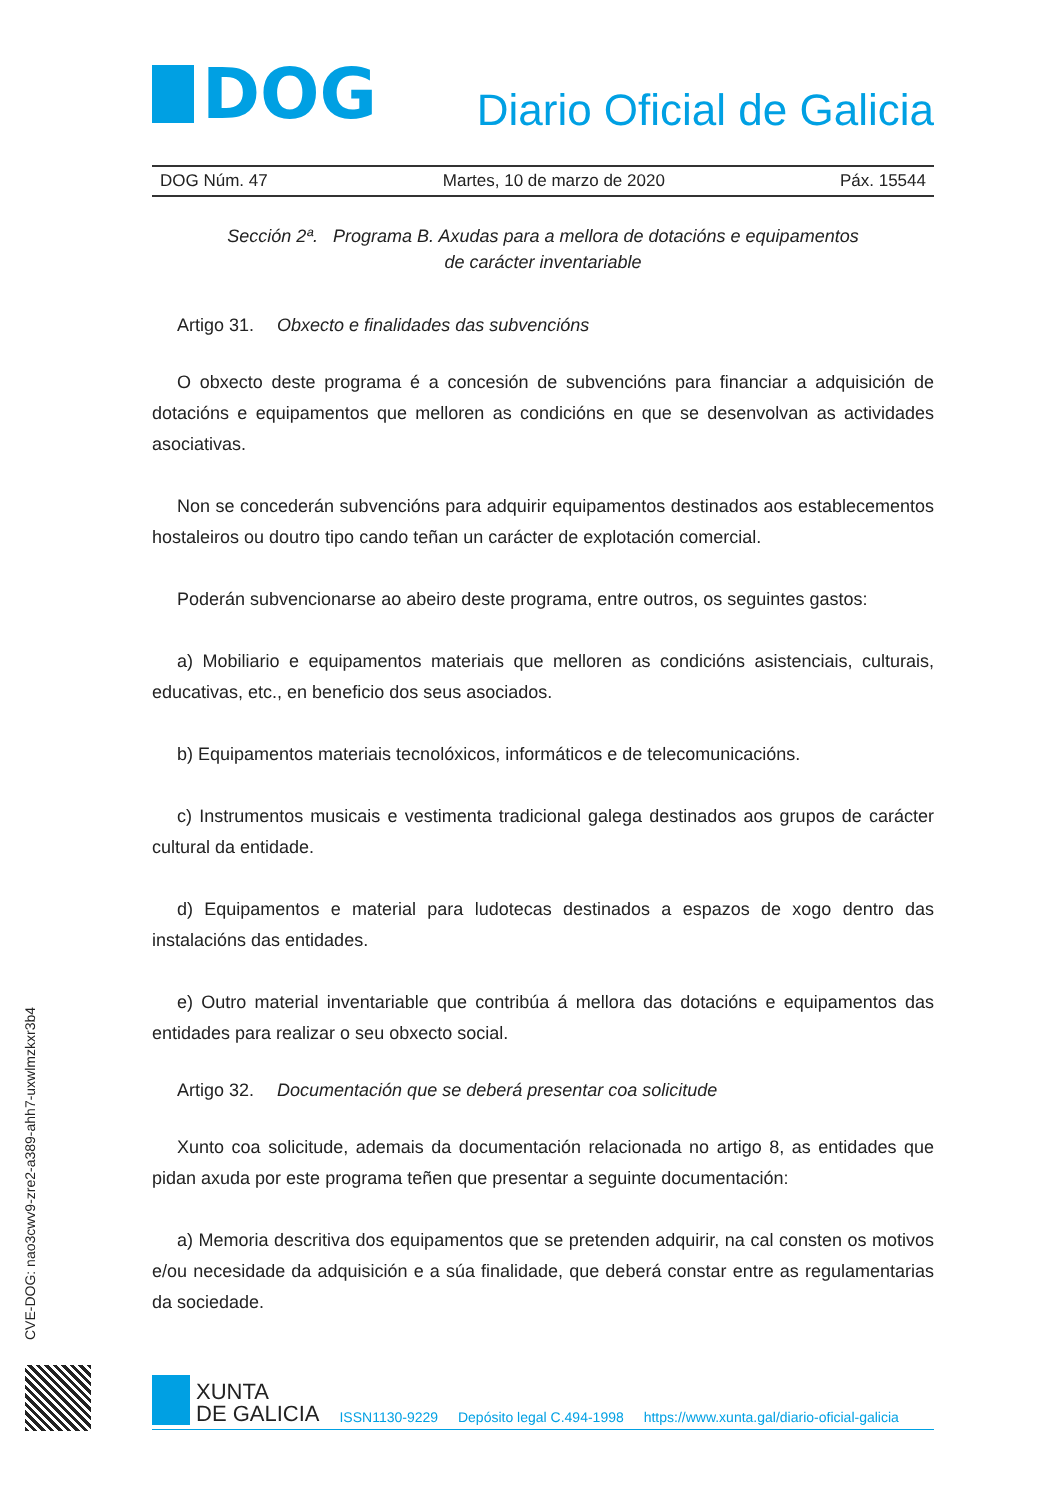DOG
Diario Oficial de Galicia
DOG Núm. 47 Martes, 10 de marzo de 2020 Páx. 15544
Sección 2ª. Programa B. Axudas para a mellora de dotacións e equipamentos
de carácter inventariable
Artigo 31. Obxecto e finalidades das subvencións
O obxecto deste programa é a concesión de subvencións para financiar a adquisición de dotacións e equipamentos que melloren as condicións en que se desenvolvan as actividades asociativas.
Non se concederán subvencións para adquirir equipamentos destinados aos establecementos hostaleiros ou doutro tipo cando teñan un carácter de explotación comercial.
Poderán subvencionarse ao abeiro deste programa, entre outros, os seguintes gastos:
a) Mobiliario e equipamentos materiais que melloren as condicións asistenciais, culturais, educativas, etc., en beneficio dos seus asociados.
b) Equipamentos materiais tecnolóxicos, informáticos e de telecomunicacións.
c) Instrumentos musicais e vestimenta tradicional galega destinados aos grupos de carácter cultural da entidade.
d) Equipamentos e material para ludotecas destinados a espazos de xogo dentro das instalacións das entidades.
e) Outro material inventariable que contribúa á mellora das dotacións e equipamentos das entidades para realizar o seu obxecto social.
Artigo 32. Documentación que se deberá presentar coa solicitude
Xunto coa solicitude, ademais da documentación relacionada no artigo 8, as entidades que pidan axuda por este programa teñen que presentar a seguinte documentación:
a) Memoria descritiva dos equipamentos que se pretenden adquirir, na cal consten os motivos e/ou necesidade da adquisición e a súa finalidade, que deberá constar entre as regulamentarias da sociedade.
CVE-DOG: nao3cwv9-zre2-a389-ahh7-uxwlmzkxr3b4
XUNTA
DE GALICIA
ISSN1130-9229 Depósito legal C.494-1998 https://www.xunta.gal/diario-oficial-galicia